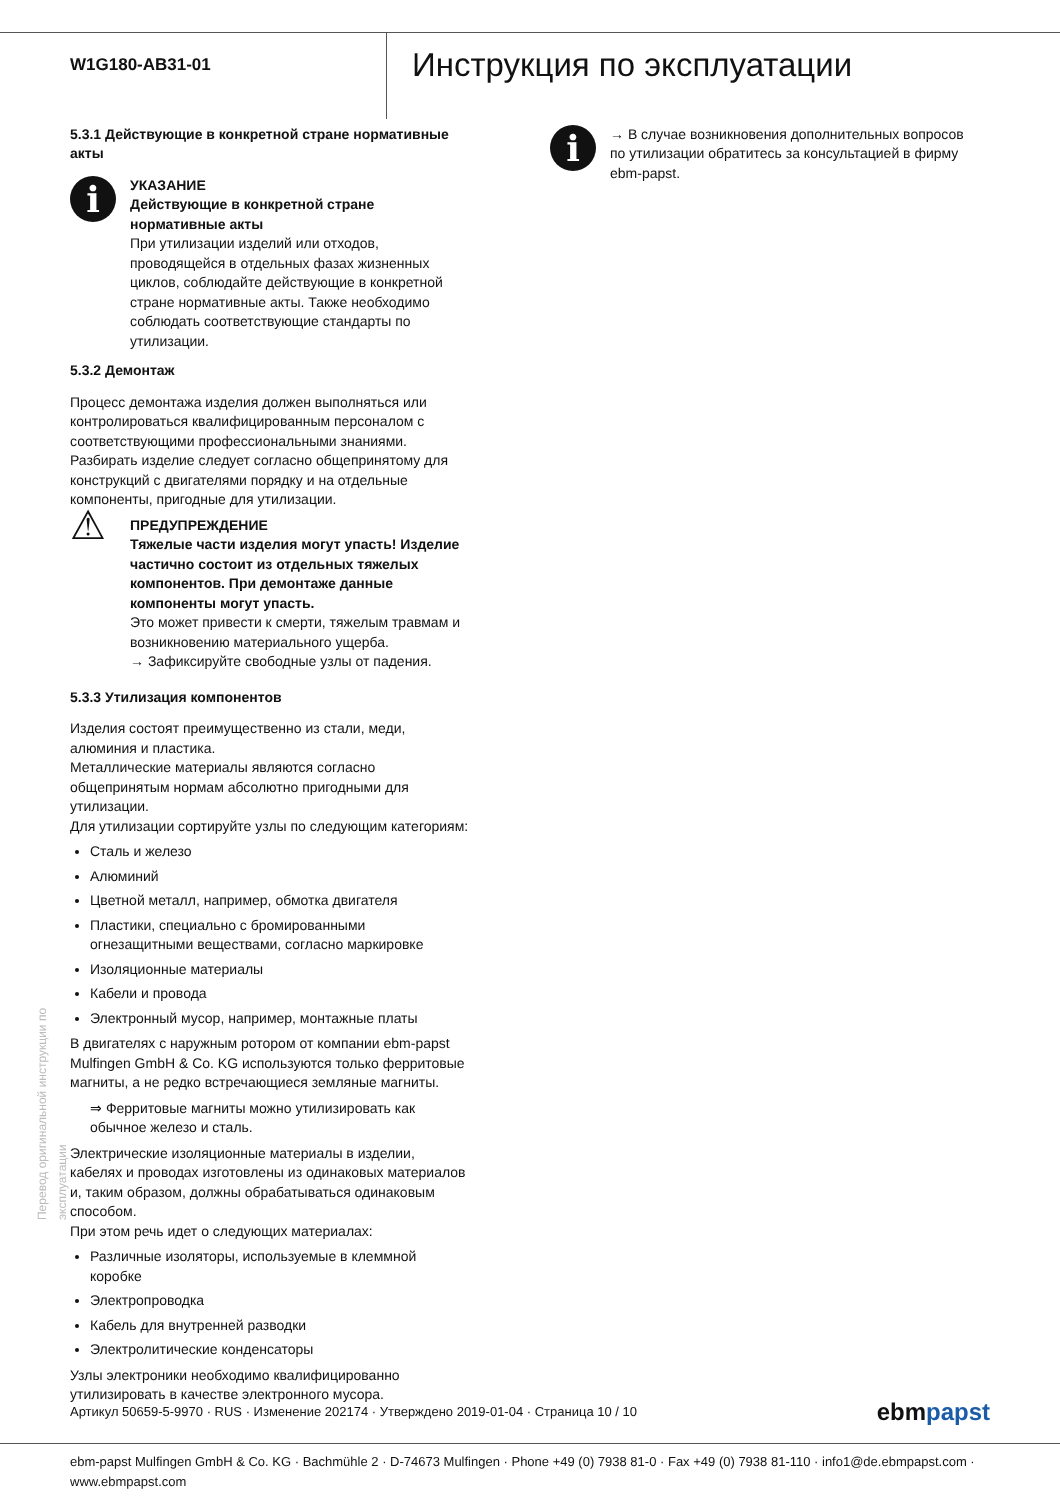W1G180-AB31-01
Инструкция по эксплуатации
5.3.1 Действующие в конкретной стране нормативные акты
i
УКАЗАНИЕ
Действующие в конкретной стране нормативные акты
При утилизации изделий или отходов, проводящейся в отдельных фазах жизненных циклов, соблюдайте действующие в конкретной стране нормативные акты. Также необходимо соблюдать соответствующие стандарты по утилизации.
5.3.2 Демонтаж
Процесс демонтажа изделия должен выполняться или контролироваться квалифицированным персоналом с соответствующими профессиональными знаниями.
Разбирать изделие следует согласно общепринятому для конструкций с двигателями порядку и на отдельные компоненты, пригодные для утилизации.
⚠
ПРЕДУПРЕЖДЕНИЕ
Тяжелые части изделия могут упасть! Изделие частично состоит из отдельных тяжелых компонентов. При демонтаже данные компоненты могут упасть.
Это может привести к смерти, тяжелым травмам и возникновению материального ущерба.
→ Зафиксируйте свободные узлы от падения.
5.3.3 Утилизация компонентов
Изделия состоят преимущественно из стали, меди, алюминия и пластика.
Металлические материалы являются согласно общепринятым нормам абсолютно пригодными для утилизации.
Для утилизации сортируйте узлы по следующим категориям:
Сталь и железо
Алюминий
Цветной металл, например, обмотка двигателя
Пластики, специально с бромированными огнезащитными веществами, согласно маркировке
Изоляционные материалы
Кабели и провода
Электронный мусор, например, монтажные платы
В двигателях с наружным ротором от компании ebm-papst Mulfingen GmbH & Co. KG используются только ферритовые магниты, а не редко встречающиеся земляные магниты.
⇒ Ферритовые магниты можно утилизировать как обычное железо и сталь.
Электрические изоляционные материалы в изделии, кабелях и проводах изготовлены из одинаковых материалов и, таким образом, должны обрабатываться одинаковым способом.
При этом речь идет о следующих материалах:
Различные изоляторы, используемые в клеммной коробке
Электропроводка
Кабель для внутренней разводки
Электролитические конденсаторы
Узлы электроники необходимо квалифицированно утилизировать в качестве электронного мусора.
i
→ В случае возникновения дополнительных вопросов по утилизации обратитесь за консультацией в фирму ebm-papst.
Перевод оригинальной инструкции по эксплуатации
Артикул 50659-5-9970 · RUS · Изменение 202174 · Утверждено 2019-01-04 · Страница 10 / 10 ebmpapst
ebm-papst Mulfingen GmbH & Co. KG · Bachmühle 2 · D-74673 Mulfingen · Phone +49 (0) 7938 81-0 · Fax +49 (0) 7938 81-110 · info1@de.ebmpapst.com · www.ebmpapst.com